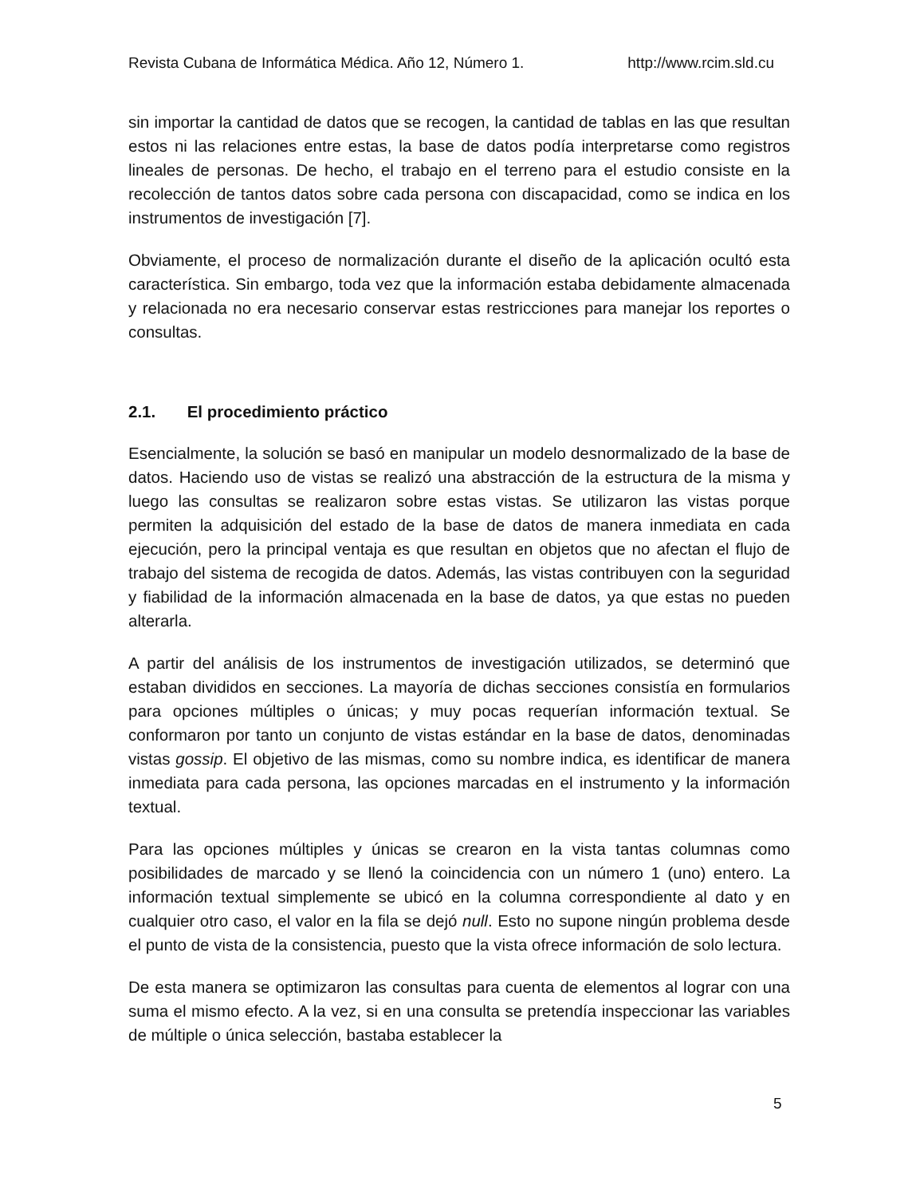Revista Cubana de Informática Médica. Año 12, Número 1. http://www.rcim.sld.cu
sin importar la cantidad de datos que se recogen, la cantidad de tablas en las que resultan estos ni las relaciones entre estas, la base de datos podía interpretarse como registros lineales de personas. De hecho, el trabajo en el terreno para el estudio consiste en la recolección de tantos datos sobre cada persona con discapacidad, como se indica en los instrumentos de investigación [7].
Obviamente, el proceso de normalización durante el diseño de la aplicación ocultó esta característica. Sin embargo, toda vez que la información estaba debidamente almacenada y relacionada no era necesario conservar estas restricciones para manejar los reportes o consultas.
2.1. El procedimiento práctico
Esencialmente, la solución se basó en manipular un modelo desnormalizado de la base de datos. Haciendo uso de vistas se realizó una abstracción de la estructura de la misma y luego las consultas se realizaron sobre estas vistas. Se utilizaron las vistas porque permiten la adquisición del estado de la base de datos de manera inmediata en cada ejecución, pero la principal ventaja es que resultan en objetos que no afectan el flujo de trabajo del sistema de recogida de datos. Además, las vistas contribuyen con la seguridad y fiabilidad de la información almacenada en la base de datos, ya que estas no pueden alterarla.
A partir del análisis de los instrumentos de investigación utilizados, se determinó que estaban divididos en secciones. La mayoría de dichas secciones consistía en formularios para opciones múltiples o únicas; y muy pocas requerían información textual. Se conformaron por tanto un conjunto de vistas estándar en la base de datos, denominadas vistas gossip. El objetivo de las mismas, como su nombre indica, es identificar de manera inmediata para cada persona, las opciones marcadas en el instrumento y la información textual.
Para las opciones múltiples y únicas se crearon en la vista tantas columnas como posibilidades de marcado y se llenó la coincidencia con un número 1 (uno) entero. La información textual simplemente se ubicó en la columna correspondiente al dato y en cualquier otro caso, el valor en la fila se dejó null. Esto no supone ningún problema desde el punto de vista de la consistencia, puesto que la vista ofrece información de solo lectura.
De esta manera se optimizaron las consultas para cuenta de elementos al lograr con una suma el mismo efecto. A la vez, si en una consulta se pretendía inspeccionar las variables de múltiple o única selección, bastaba establecer la
5